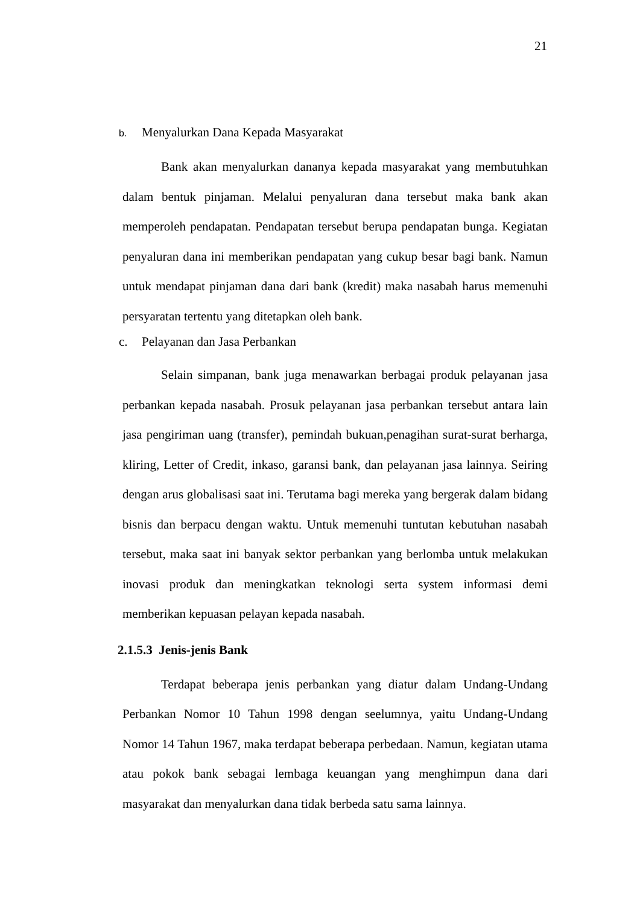21
b. Menyalurkan Dana Kepada Masyarakat
Bank akan menyalurkan dananya kepada masyarakat yang membutuhkan dalam bentuk pinjaman. Melalui penyaluran dana tersebut maka bank akan memperoleh pendapatan. Pendapatan tersebut berupa pendapatan bunga. Kegiatan penyaluran dana ini memberikan pendapatan yang cukup besar bagi bank. Namun untuk mendapat pinjaman dana dari bank (kredit) maka nasabah harus memenuhi persyaratan tertentu yang ditetapkan oleh bank.
c. Pelayanan dan Jasa Perbankan
Selain simpanan, bank juga menawarkan berbagai produk pelayanan jasa perbankan kepada nasabah. Prosuk pelayanan jasa perbankan tersebut antara lain jasa pengiriman uang (transfer), pemindah bukuan,penagihan surat-surat berharga, kliring, Letter of Credit, inkaso, garansi bank, dan pelayanan jasa lainnya. Seiring dengan arus globalisasi saat ini. Terutama bagi mereka yang bergerak dalam bidang bisnis dan berpacu dengan waktu. Untuk memenuhi tuntutan kebutuhan nasabah tersebut, maka saat ini banyak sektor perbankan yang berlomba untuk melakukan inovasi produk dan meningkatkan teknologi serta system informasi demi memberikan kepuasan pelayan kepada nasabah.
2.1.5.3 Jenis-jenis Bank
Terdapat beberapa jenis perbankan yang diatur dalam Undang-Undang Perbankan Nomor 10 Tahun 1998 dengan seelumnya, yaitu Undang-Undang Nomor 14 Tahun 1967, maka terdapat beberapa perbedaan. Namun, kegiatan utama atau pokok bank sebagai lembaga keuangan yang menghimpun dana dari masyarakat dan menyalurkan dana tidak berbeda satu sama lainnya.